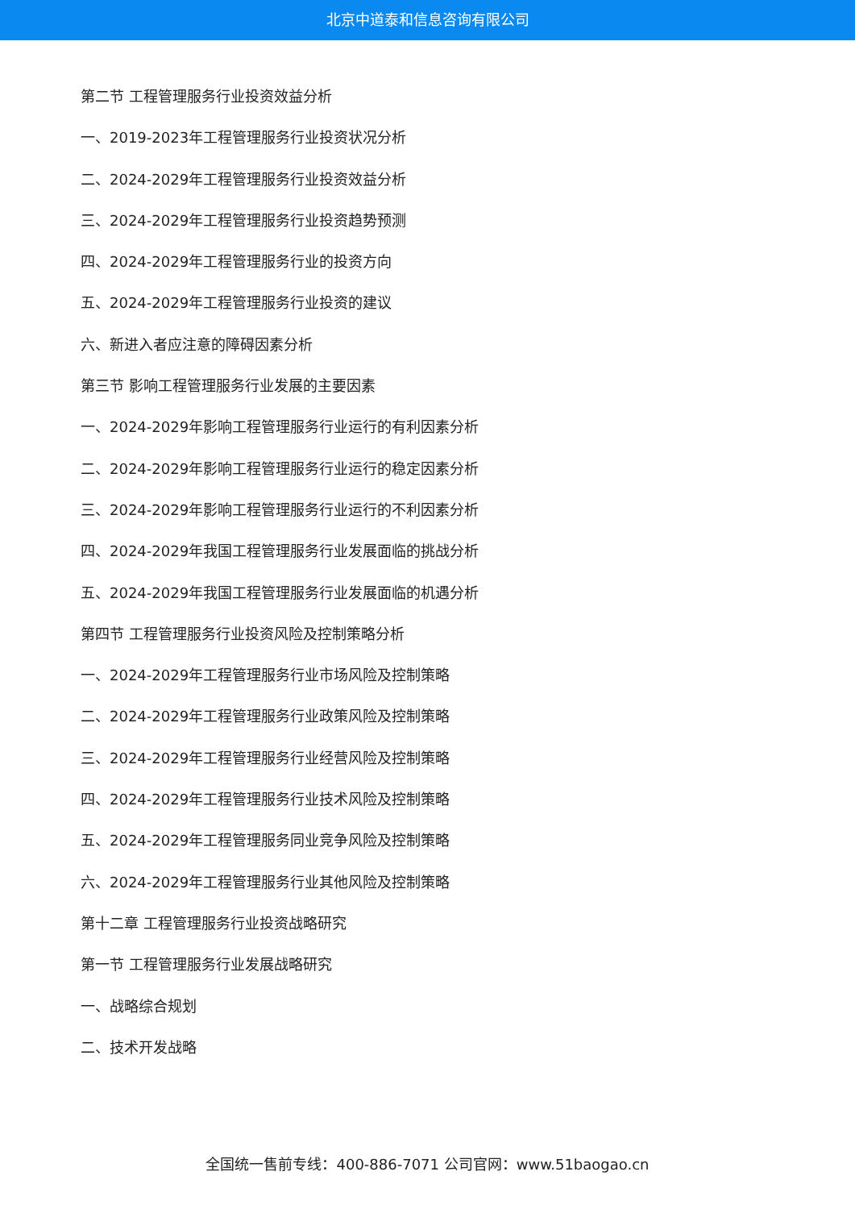北京中道泰和信息咨询有限公司
第二节 工程管理服务行业投资效益分析
一、2019-2023年工程管理服务行业投资状况分析
二、2024-2029年工程管理服务行业投资效益分析
三、2024-2029年工程管理服务行业投资趋势预测
四、2024-2029年工程管理服务行业的投资方向
五、2024-2029年工程管理服务行业投资的建议
六、新进入者应注意的障碍因素分析
第三节 影响工程管理服务行业发展的主要因素
一、2024-2029年影响工程管理服务行业运行的有利因素分析
二、2024-2029年影响工程管理服务行业运行的稳定因素分析
三、2024-2029年影响工程管理服务行业运行的不利因素分析
四、2024-2029年我国工程管理服务行业发展面临的挑战分析
五、2024-2029年我国工程管理服务行业发展面临的机遇分析
第四节 工程管理服务行业投资风险及控制策略分析
一、2024-2029年工程管理服务行业市场风险及控制策略
二、2024-2029年工程管理服务行业政策风险及控制策略
三、2024-2029年工程管理服务行业经营风险及控制策略
四、2024-2029年工程管理服务行业技术风险及控制策略
五、2024-2029年工程管理服务同业竞争风险及控制策略
六、2024-2029年工程管理服务行业其他风险及控制策略
第十二章 工程管理服务行业投资战略研究
第一节 工程管理服务行业发展战略研究
一、战略综合规划
二、技术开发战略
全国统一售前专线：400-886-7071 公司官网：www.51baogao.cn